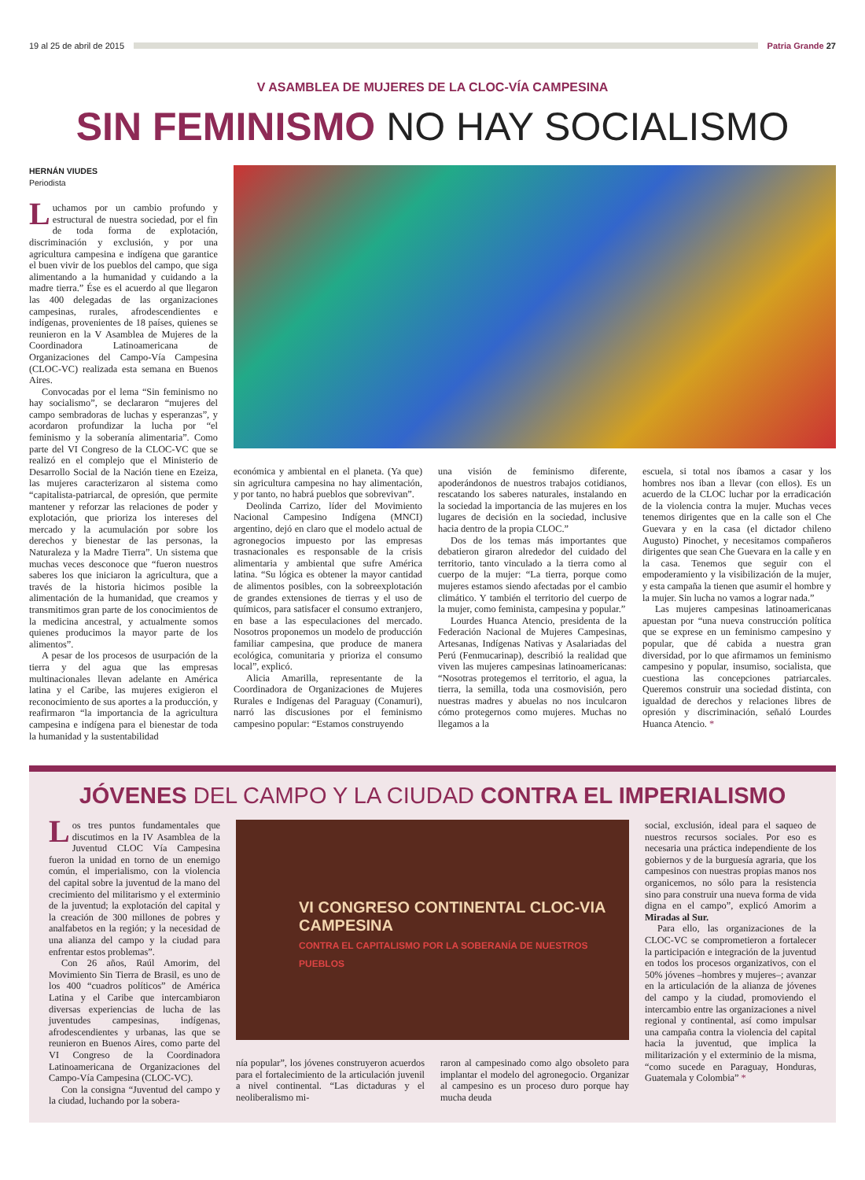19 al 25 de abril de 2015 Patria Grande 27
V ASAMBLEA DE MUJERES DE LA CLOC-VÍA CAMPESINA
SIN FEMINISMO NO HAY SOCIALISMO
HERNÁN VIUDES
Periodista
Luchamos por un cambio profundo y estructural de nuestra sociedad, por el fin de toda forma de explotación, discriminación y exclusión, y por una agricultura campesina e indígena que garantice el buen vivir de los pueblos del campo, que siga alimentando a la humanidad y cuidando a la madre tierra.” Ése es el acuerdo al que llegaron las 400 delegadas de las organizaciones campesinas, rurales, afrodescendientes e indígenas, provenientes de 18 países, quienes se reunieron en la V Asamblea de Mujeres de la Coordinadora Latinoamericana de Organizaciones del Campo-Vía Campesina (CLOC-VC) realizada esta semana en Buenos Aires.
Convocadas por el lema “Sin feminismo no hay socialismo”, se declararon “mujeres del campo sembradoras de luchas y esperanzas”, y acordaron profundizar la lucha por “el feminismo y la soberanía alimentaria”. Como parte del VI Congreso de la CLOC-VC que se realizó en el complejo que el Ministerio de Desarrollo Social de la Nación tiene en Ezeiza, las mujeres caracterizaron al sistema como “capitalista-patriarcal, de opresión, que permite mantener y reforzar las relaciones de poder y explotación, que prioriza los intereses del mercado y la acumulación por sobre los derechos y bienestar de las personas, la Naturaleza y la Madre Tierra”. Un sistema que muchas veces desconoce que “fueron nuestros saberes los que iniciaron la agricultura, que a través de la historia hicimos posible la alimentación de la humanidad, que creamos y transmitimos gran parte de los conocimientos de la medicina ancestral, y actualmente somos quienes producimos la mayor parte de los alimentos”.
A pesar de los procesos de usurpación de la tierra y del agua que las empresas multinacionales llevan adelante en América latina y el Caribe, las mujeres exigieron el reconocimiento de sus aportes a la producción, y reafirmaron “la importancia de la agricultura campesina e indígena para el bienestar de toda la humanidad y la sustentabilidad
económica y ambiental en el planeta. (Ya que) sin agricultura campesina no hay alimentación, y por tanto, no habrá pueblos que sobrevivan”.
Deolinda Carrizo, líder del Movimiento Nacional Campesino Indígena (MNCI) argentino, dejó en claro que el modelo actual de agronegocios impuesto por las empresas trasnacionales es responsable de la crisis alimentaria y ambiental que sufre América latina. “Su lógica es obtener la mayor cantidad de alimentos posibles, con la sobreexplotación de grandes extensiones de tierras y el uso de químicos, para satisfacer el consumo extranjero, en base a las especulaciones del mercado. Nosotros proponemos un modelo de producción familiar campesina, que produce de manera ecológica, comunitaria y prioriza el consumo local”, explicó.
Alicia Amarilla, representante de la Coordinadora de Organizaciones de Mujeres Rurales e Indígenas del Paraguay (Conamuri), narró las discusiones por el feminismo campesino popular: “Estamos construyendo
una visión de feminismo diferente, apoderándonos de nuestros trabajos cotidianos, rescatando los saberes naturales, instalando en la sociedad la importancia de las mujeres en los lugares de decisión en la sociedad, inclusive hacia dentro de la propia CLOC.”
Dos de los temas más importantes que debatieron giraron alrededor del cuidado del territorio, tanto vinculado a la tierra como al cuerpo de la mujer: “La tierra, porque como mujeres estamos siendo afectadas por el cambio climático. Y también el territorio del cuerpo de la mujer, como feminista, campesina y popular.”
Lourdes Huanca Atencio, presidenta de la Federación Nacional de Mujeres Campesinas, Artesanas, Indígenas Nativas y Asalariadas del Perú (Fenmucarinap), describió la realidad que viven las mujeres campesinas latinoamericanas: “Nosotras protegemos el territorio, el agua, la tierra, la semilla, toda una cosmovisión, pero nuestras madres y abuelas no nos inculcaron cómo protegernos como mujeres. Muchas no llegamos a la
escuela, si total nos íbamos a casar y los hombres nos iban a llevar (con ellos). Es un acuerdo de la CLOC luchar por la erradicación de la violencia contra la mujer. Muchas veces tenemos dirigentes que en la calle son el Che Guevara y en la casa (el dictador chileno Augusto) Pinochet, y necesitamos compañeros dirigentes que sean Che Guevara en la calle y en la casa. Tenemos que seguir con el empoderamiento y la visibilización de la mujer, y esta campaña la tienen que asumir el hombre y la mujer. Sin lucha no vamos a lograr nada.”
Las mujeres campesinas latinoamericanas apuestan por “una nueva construcción política que se exprese en un feminismo campesino y popular, que dé cabida a nuestra gran diversidad, por lo que afirmamos un feminismo campesino y popular, insumiso, socialista, que cuestiona las concepciones patriarcales. Queremos construir una sociedad distinta, con igualdad de derechos y relaciones libres de opresión y discriminación, señaló Lourdes Huanca Atencio. *
JÓVENES DEL CAMPO Y LA CIUDAD CONTRA EL IMPERIALISMO
Los tres puntos fundamentales que discutimos en la IV Asamblea de la Juventud CLOC Vía Campesina fueron la unidad en torno de un enemigo común, el imperialismo, con la violencia del capital sobre la juventud de la mano del crecimiento del militarismo y el exterminio de la juventud; la explotación del capital y la creación de 300 millones de pobres y analfabetos en la región; y la necesidad de una alianza del campo y la ciudad para enfrentar estos problemas”.
Con 26 años, Raúl Amorim, del Movimiento Sin Tierra de Brasil, es uno de los 400 “cuadros políticos” de América Latina y el Caribe que intercambiaron diversas experiencias de lucha de las juventudes campesinas, indígenas, afrodescendientes y urbanas, las que se reunieron en Buenos Aires, como parte del VI Congreso de la Coordinadora Latinoamericana de Organizaciones del Campo-Vía Campesina (CLOC-VC).
Con la consigna “Juventud del campo y la ciudad, luchando por la sobera-
VI CONGRESO CONTINENTAL CLOC-VIA CAMPESINA
CONTRA EL CAPITALISMO POR LA SOBERANÍA DE NUESTROS PUEBLOS
nía popular”, los jóvenes construyeron acuerdos para el fortalecimiento de la articulación juvenil a nivel continental. “Las dictaduras y el neoliberalismo mi-
raron al campesinado como algo obsoleto para implantar el modelo del agronegocio. Organizar al campesino es un proceso duro porque hay mucha deuda
social, exclusión, ideal para el saqueo de nuestros recursos sociales. Por eso es necesaria una práctica independiente de los gobiernos y de la burguesía agraria, que los campesinos con nuestras propias manos nos organicemos, no sólo para la resistencia sino para construir una nueva forma de vida digna en el campo”, explicó Amorim a Miradas al Sur.
Para ello, las organizaciones de la CLOC-VC se comprometieron a fortalecer la participación e integración de la juventud en todos los procesos organizativos, con el 50% jóvenes –hombres y mujeres–; avanzar en la articulación de la alianza de jóvenes del campo y la ciudad, promoviendo el intercambio entre las organizaciones a nivel regional y continental, así como impulsar una campaña contra la violencia del capital hacia la juventud, que implica la militarización y el exterminio de la misma, “como sucede en Paraguay, Honduras, Guatemala y Colombia” *